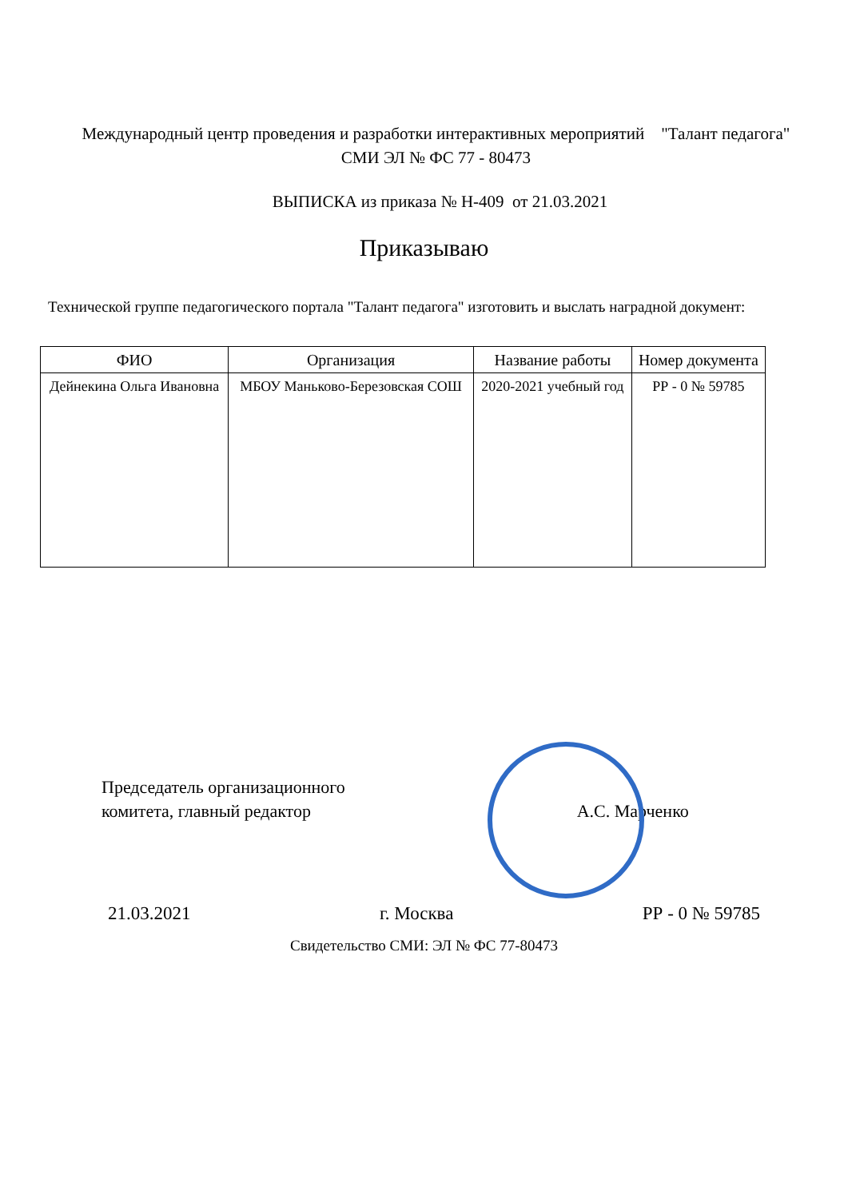Международный центр проведения и разработки интерактивных мероприятий "Талант педагога"
СМИ ЭЛ № ФС 77 - 80473
ВЫПИСКА из приказа № Н-409 от 21.03.2021
Приказываю
Технической группе педагогического портала "Талант педагога" изготовить и выслать наградной документ:
| ФИО | Организация | Название работы | Номер документа |
| --- | --- | --- | --- |
| Дейнекина Ольга Ивановна | МБОУ Маньково-Березовская СОШ | 2020-2021 учебный год | РР - 0 № 59785 |
Председатель организационного
комитета, главный редактор
А.С. Марченко
21.03.2021 г. Москва РР - 0 № 59785
Свидетельство СМИ: ЭЛ № ФС 77-80473